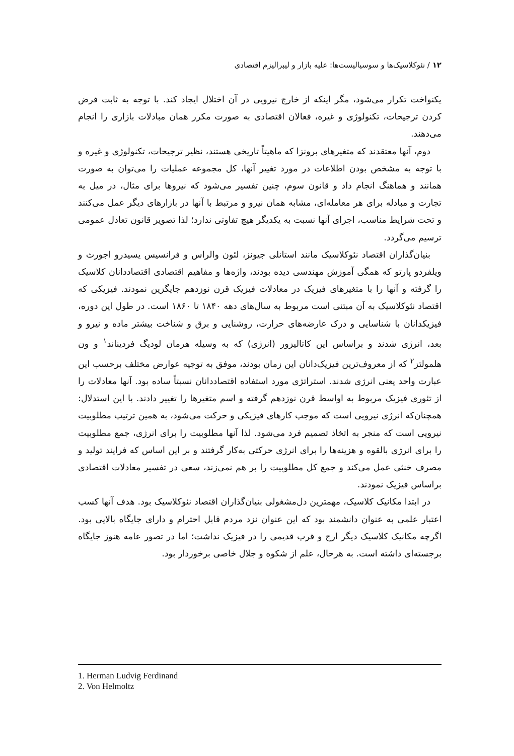۱۲ / نئوکلاسیک‌ها و سوسیالیست‌ها: علیه بازار و لیبرالیزم اقتصادی
یکنواخت تکرار می‌شود، مگر اینکه از خارج نیرویی در آن اختلال ایجاد کند. با توجه به ثابت فرض کردن ترجیحات، تکنولوژی و غیره، فعالان اقتصادی به صورت مکرر همان مبادلات بازاری را انجام می‌دهند.
دوم، آنها معتقدند که متغیرهای برونزا که ماهیتاً تاریخی هستند، نظیر ترجیحات، تکنولوژی و غیره و با توجه به مشخص بودن اطلاعات در مورد تغییر آنها، کل مجموعه عملیات را می‌توان به صورت همانند و هماهنگ انجام داد و قانون سوم، چنین تفسیر می‌شود که نیروها برای مثال، در میل به تجارت و مبادله برای هر معامله‌ای، مشابه همان نیرو و مرتبط با آنها در بازارهای دیگر عمل می‌کنند و تحت شرایط مناسب، اجرای آنها نسبت به یکدیگر هیچ تفاوتی ندارد؛ لذا تصویر قانون تعادل عمومی ترسیم می‌گردد.
بنیان‌گذاران اقتصاد نئوکلاسیک مانند استانلی جیونز، لئون والراس و فرانسیس یسیدرو اجورث و ویلفردو پارتو که همگی آموزش مهندسی دیده بودند، واژه‌ها و مفاهیم اقتصادی اقتصاددانان کلاسیک را گرفته و آنها را با متغیرهای فیزیک در معادلات فیزیک قرن نوزدهم جایگزین نمودند. فیزیکی که اقتصاد نئوکلاسیک به آن مبتنی است مربوط به سال‌های دهه ۱۸۴۰ تا ۱۸۶۰ است. در طول این دوره، فیزیکدانان با شناسایی و درک عارضه‌های حرارت، روشنایی و برق و شناخت بیشتر ماده و نیرو و بعد، انرژی شدند و براساس این کاتالیزور (انرژی) که به وسیله هرمان لودیگ فردیناند<sup>۱</sup> و ون هلمولتز<sup>۲</sup> که از معروف‌ترین فیزیک‌دانان این زمان بودند، موفق به توجیه عوارض مختلف برحسب این عبارت واحد یعنی انرژی شدند. استراتژی مورد استفاده اقتصاددانان نسبتاً ساده بود. آنها معادلات را از تئوری فیزیک مربوط به اواسط قرن نوزدهم گرفته و اسم متغیرها را تغییر دادند. با این استدلال: همچنان‌که انرژی نیرویی است که موجب کارهای فیزیکی و حرکت می‌شود، به همین ترتیب مطلوبیت نیرویی است که منجر به اتخاذ تصمیم فرد می‌شود. لذا آنها مطلوبیت را برای انرژی، جمع مطلوبیت را برای انرژی بالقوه و هزینه‌ها را برای انرژی حرکتی به‌کار گرفتند و بر این اساس که فرایند تولید و مصرف خنثی عمل می‌کند و جمع کل مطلوبیت را بر هم نمی‌زند، سعی در تفسیر معادلات اقتصادی براساس فیزیک نمودند.
در ابتدا مکانیک کلاسیک، مهمترین دل‌مشغولی بنیان‌گذاران اقتصاد نئوکلاسیک بود. هدف آنها کسب اعتبار علمی به عنوان دانشمند بود که این عنوان نزد مردم قابل احترام و دارای جایگاه بالایی بود. اگرچه مکانیک کلاسیک دیگر ارج و قرب قدیمی را در فیزیک نداشت؛ اما در تصور عامه هنوز جایگاه برجسته‌ای داشته است. به هرحال، علم از شکوه و جلال خاصی برخوردار بود.
1. Herman Ludvig Ferdinand
2. Von Helmoltz